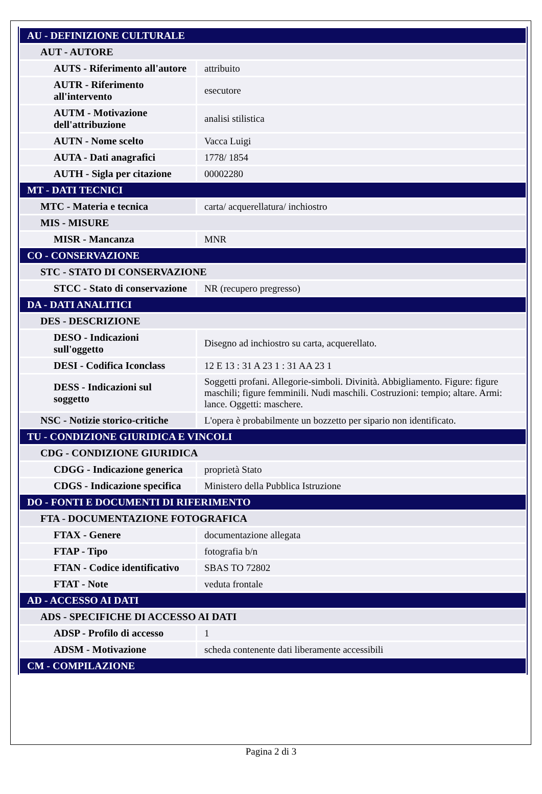| AU - DEFINIZIONE CULTURALE | |
| AUT - AUTORE | |
| AUTS - Riferimento all'autore | attribuito |
| AUTR - Riferimento all'intervento | esecutore |
| AUTM - Motivazione dell'attribuzione | analisi stilistica |
| AUTN - Nome scelto | Vacca Luigi |
| AUTA - Dati anagrafici | 1778/ 1854 |
| AUTH - Sigla per citazione | 00002280 |
| MT - DATI TECNICI | |
| MTC - Materia e tecnica | carta/ acquerellatura/ inchiostro |
| MIS - MISURE | |
| MISR - Mancanza | MNR |
| CO - CONSERVAZIONE | |
| STC - STATO DI CONSERVAZIONE | |
| STCC - Stato di conservazione | NR (recupero pregresso) |
| DA - DATI ANALITICI | |
| DES - DESCRIZIONE | |
| DESO - Indicazioni sull'oggetto | Disegno ad inchiostro su carta, acquerellato. |
| DESI - Codifica Iconclass | 12 E 13 : 31 A 23 1 : 31 AA 23 1 |
| DESS - Indicazioni sul soggetto | Soggetti profani. Allegorie-simboli. Divinità. Abbigliamento. Figure: figure maschili; figure femminili. Nudi maschili. Costruzioni: tempio; altare. Armi: lance. Oggetti: maschere. |
| NSC - Notizie storico-critiche | L'opera è probabilmente un bozzetto per sipario non identificato. |
| TU - CONDIZIONE GIURIDICA E VINCOLI | |
| CDG - CONDIZIONE GIURIDICA | |
| CDGG - Indicazione generica | proprietà Stato |
| CDGS - Indicazione specifica | Ministero della Pubblica Istruzione |
| DO - FONTI E DOCUMENTI DI RIFERIMENTO | |
| FTA - DOCUMENTAZIONE FOTOGRAFICA | |
| FTAX - Genere | documentazione allegata |
| FTAP - Tipo | fotografia b/n |
| FTAN - Codice identificativo | SBAS TO 72802 |
| FTAT - Note | veduta frontale |
| AD - ACCESSO AI DATI | |
| ADS - SPECIFICHE DI ACCESSO AI DATI | |
| ADSP - Profilo di accesso | 1 |
| ADSM - Motivazione | scheda contenente dati liberamente accessibili |
| CM - COMPILAZIONE | |
Pagina 2 di 3